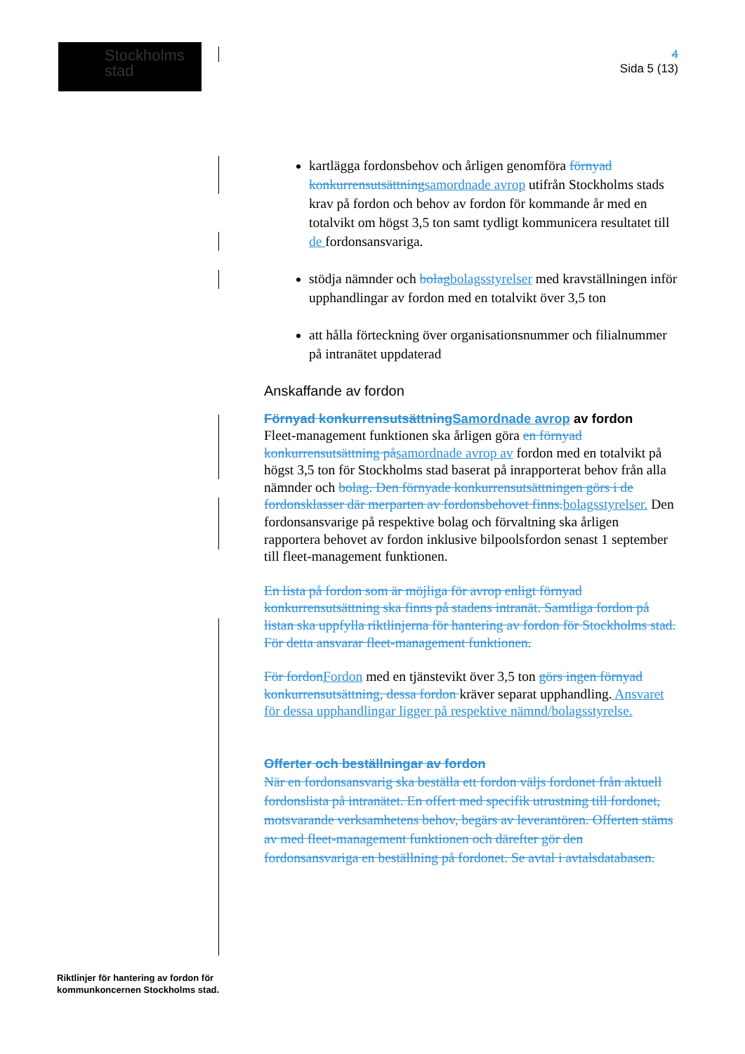Stockholms
stad
4
Sida 5 (13)
kartlägga fordonsbehov och årligen genomföra förnyad konkurrensutsättningsamordnade avrop utifrån Stockholms stads krav på fordon och behov av fordon för kommande år med en totalvikt om högst 3,5 ton samt tydligt kommunicera resultatet till de fordonsansvariga.
stödja nämnder och bolagbolagsstyrelser med kravställningen inför upphandlingar av fordon med en totalvikt över 3,5 ton
att hålla förteckning över organisationsnummer och filialnummer på intranätet uppdaterad
Anskaffande av fordon
Förnyad konkurrensutsättningSamordnade avrop av fordon
Fleet-management funktionen ska årligen göra en förnyad konkurrensutsättning påsamordnade avrop av fordon med en totalvikt på högst 3,5 ton för Stockholms stad baserat på inrapporterat behov från alla nämnder och bolag. Den förnyade konkurrensutsättningen görs i de fordonsklasser där merparten av fordonsbehovet finns.bolagsstyrelser. Den fordonsansvarige på respektive bolag och förvaltning ska årligen rapportera behovet av fordon inklusive bilpoolsfordon senast 1 september till fleet-management funktionen.
En lista på fordon som är möjliga för avrop enligt förnyad konkurrensutsättning ska finns på stadens intranät. Samtliga fordon på listan ska uppfylla riktlinjerna för hantering av fordon för Stockholms stad. För detta ansvarar fleet-management funktionen.
För fordonFordon med en tjänstevikt över 3,5 ton görs ingen förnyad konkurrensutsättning, dessa fordon kräver separat upphandling. Ansvaret för dessa upphandlingar ligger på respektive nämnd/bolagsstyrelse.
Offerter och beställningar av fordon
När en fordonsansvarig ska beställa ett fordon väljs fordonet från aktuell fordonslista på intranätet. En offert med specifik utrustning till fordonet, motsvarande verksamhetens behov, begärs av leverantören. Offerten stäms av med fleet-management funktionen och därefter gör den fordonsansvariga en beställning på fordonet. Se avtal i avtalsdatabasen.
Riktlinjer för hantering av fordon för
kommunkoncernen Stockholms stad.